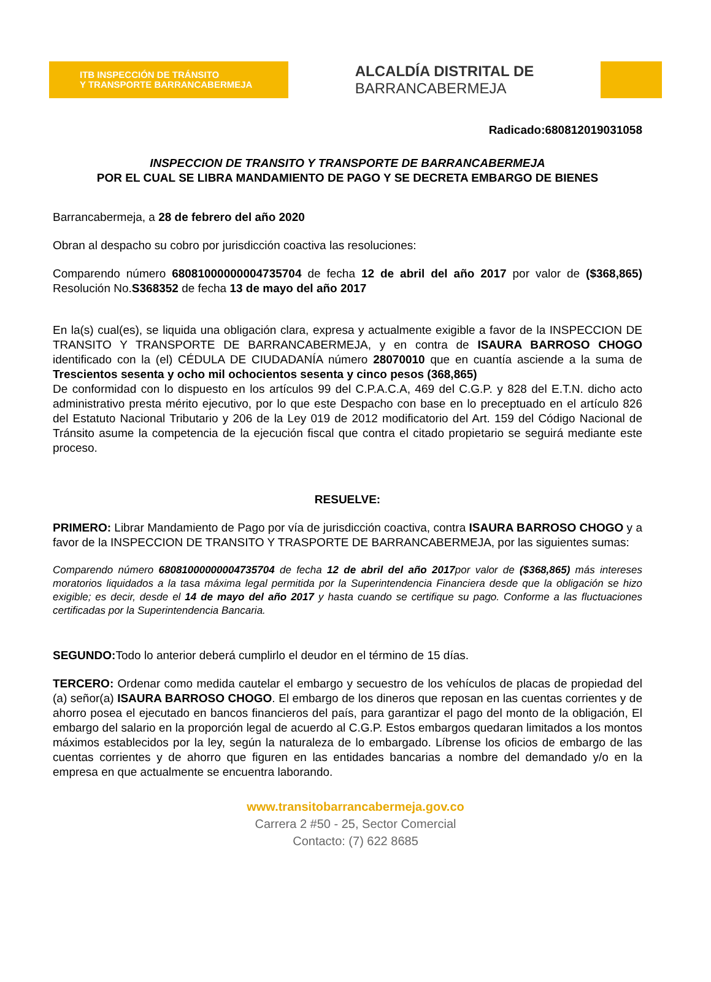ITB INSPECCIÓN DE TRÁNSITO
Y TRANSPORTE BARRANCABERMEJA
ALCALDÍA DISTRITAL DE
BARRANCABERMEJA
Radicado:680812019031058
INSPECCION DE TRANSITO Y TRANSPORTE DE BARRANCABERMEJA
POR EL CUAL SE LIBRA MANDAMIENTO DE PAGO Y SE DECRETA EMBARGO DE BIENES
Barrancabermeja, a 28 de febrero del año 2020
Obran al despacho su cobro por jurisdicción coactiva las resoluciones:
Comparendo número 68081000000004735704 de fecha 12 de abril del año 2017 por valor de ($368,865) Resolución No.S368352 de fecha 13 de mayo del año 2017
En la(s) cual(es), se liquida una obligación clara, expresa y actualmente exigible a favor de la INSPECCION DE TRANSITO Y TRANSPORTE DE BARRANCABERMEJA, y en contra de ISAURA BARROSO CHOGO identificado con la (el) CÉDULA DE CIUDADANÍA número 28070010 que en cuantía asciende a la suma de Trescientos sesenta y ocho mil ochocientos sesenta y cinco pesos (368,865)
De conformidad con lo dispuesto en los artículos 99 del C.P.A.C.A, 469 del C.G.P. y 828 del E.T.N. dicho acto administrativo presta mérito ejecutivo, por lo que este Despacho con base en lo preceptuado en el artículo 826 del Estatuto Nacional Tributario y 206 de la Ley 019 de 2012 modificatorio del Art. 159 del Código Nacional de Tránsito asume la competencia de la ejecución fiscal que contra el citado propietario se seguirá mediante este proceso.
RESUELVE:
PRIMERO: Librar Mandamiento de Pago por vía de jurisdicción coactiva, contra ISAURA BARROSO CHOGO y a favor de la INSPECCION DE TRANSITO Y TRASPORTE DE BARRANCABERMEJA, por las siguientes sumas:
Comparendo número 68081000000004735704 de fecha 12 de abril del año 2017por valor de ($368,865) más intereses moratorios liquidados a la tasa máxima legal permitida por la Superintendencia Financiera desde que la obligación se hizo exigible; es decir, desde el 14 de mayo del año 2017 y hasta cuando se certifique su pago. Conforme a las fluctuaciones certificadas por la Superintendencia Bancaria.
SEGUNDO: Todo lo anterior deberá cumplirlo el deudor en el término de 15 días.
TERCERO: Ordenar como medida cautelar el embargo y secuestro de los vehículos de placas de propiedad del (a) señor(a) ISAURA BARROSO CHOGO. El embargo de los dineros que reposan en las cuentas corrientes y de ahorro posea el ejecutado en bancos financieros del país, para garantizar el pago del monto de la obligación, El embargo del salario en la proporción legal de acuerdo al C.G.P. Estos embargos quedaran limitados a los montos máximos establecidos por la ley, según la naturaleza de lo embargado. Líbrense los oficios de embargo de las cuentas corrientes y de ahorro que figuren en las entidades bancarias a nombre del demandado y/o en la empresa en que actualmente se encuentra laborando.
www.transitobarrancabermeja.gov.co
Carrera 2 #50 - 25, Sector Comercial
Contacto: (7) 622 8685